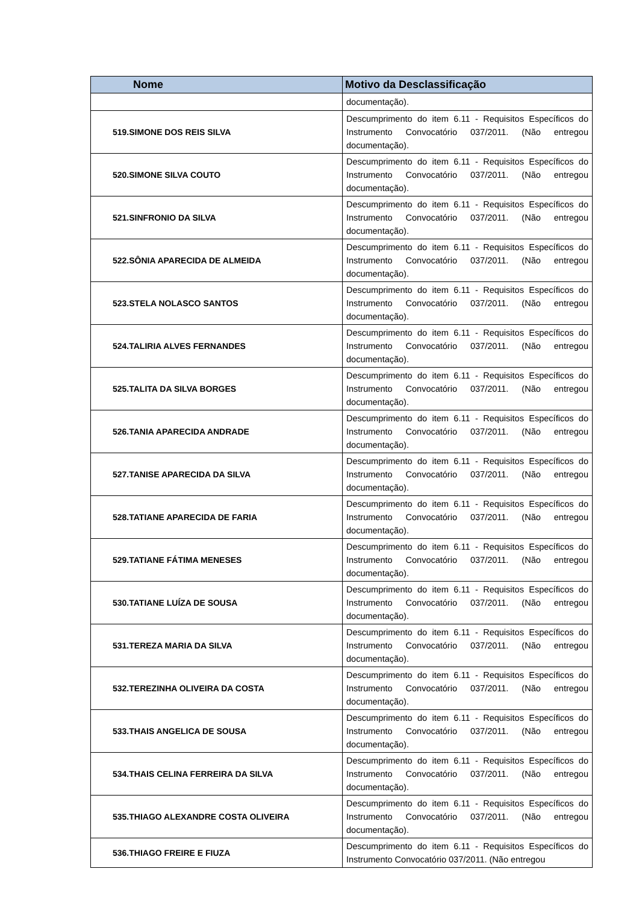| Nome | Motivo da Desclassificação |
| --- | --- |
| | documentação). |
| 519.SIMONE DOS REIS SILVA | Descumprimento do item 6.11 - Requisitos Específicos do Instrumento Convocatório 037/2011. (Não entregou documentação). |
| 520.SIMONE SILVA COUTO | Descumprimento do item 6.11 - Requisitos Específicos do Instrumento Convocatório 037/2011. (Não entregou documentação). |
| 521.SINFRONIO DA SILVA | Descumprimento do item 6.11 - Requisitos Específicos do Instrumento Convocatório 037/2011. (Não entregou documentação). |
| 522.SÔNIA APARECIDA DE ALMEIDA | Descumprimento do item 6.11 - Requisitos Específicos do Instrumento Convocatório 037/2011. (Não entregou documentação). |
| 523.STELA NOLASCO SANTOS | Descumprimento do item 6.11 - Requisitos Específicos do Instrumento Convocatório 037/2011. (Não entregou documentação). |
| 524.TALIRIA ALVES FERNANDES | Descumprimento do item 6.11 - Requisitos Específicos do Instrumento Convocatório 037/2011. (Não entregou documentação). |
| 525.TALITA DA SILVA BORGES | Descumprimento do item 6.11 - Requisitos Específicos do Instrumento Convocatório 037/2011. (Não entregou documentação). |
| 526.TANIA APARECIDA ANDRADE | Descumprimento do item 6.11 - Requisitos Específicos do Instrumento Convocatório 037/2011. (Não entregou documentação). |
| 527.TANISE APARECIDA DA SILVA | Descumprimento do item 6.11 - Requisitos Específicos do Instrumento Convocatório 037/2011. (Não entregou documentação). |
| 528.TATIANE APARECIDA DE FARIA | Descumprimento do item 6.11 - Requisitos Específicos do Instrumento Convocatório 037/2011. (Não entregou documentação). |
| 529.TATIANE FÁTIMA MENESES | Descumprimento do item 6.11 - Requisitos Específicos do Instrumento Convocatório 037/2011. (Não entregou documentação). |
| 530.TATIANE LUÍZA DE SOUSA | Descumprimento do item 6.11 - Requisitos Específicos do Instrumento Convocatório 037/2011. (Não entregou documentação). |
| 531.TEREZA MARIA DA SILVA | Descumprimento do item 6.11 - Requisitos Específicos do Instrumento Convocatório 037/2011. (Não entregou documentação). |
| 532.TEREZINHA OLIVEIRA DA COSTA | Descumprimento do item 6.11 - Requisitos Específicos do Instrumento Convocatório 037/2011. (Não entregou documentação). |
| 533.THAIS ANGELICA DE SOUSA | Descumprimento do item 6.11 - Requisitos Específicos do Instrumento Convocatório 037/2011. (Não entregou documentação). |
| 534.THAIS CELINA FERREIRA DA SILVA | Descumprimento do item 6.11 - Requisitos Específicos do Instrumento Convocatório 037/2011. (Não entregou documentação). |
| 535.THIAGO ALEXANDRE COSTA OLIVEIRA | Descumprimento do item 6.11 - Requisitos Específicos do Instrumento Convocatório 037/2011. (Não entregou documentação). |
| 536.THIAGO FREIRE E FIUZA | Descumprimento do item 6.11 - Requisitos Específicos do Instrumento Convocatório 037/2011. (Não entregou |